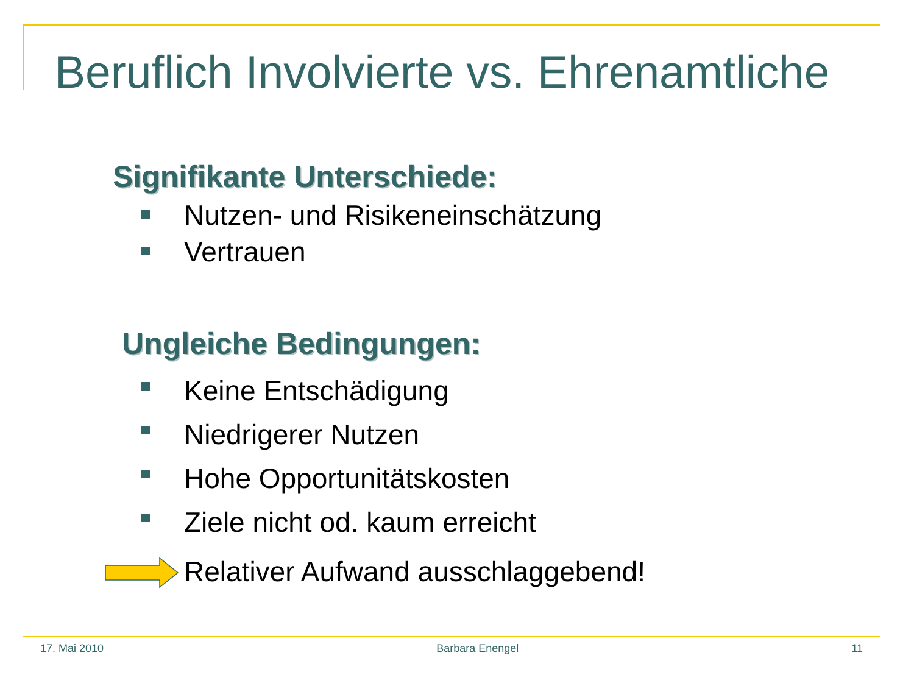Beruflich Involvierte vs. Ehrenamtliche
Signifikante Unterschiede:
Nutzen- und Risikeneinschätzung
Vertrauen
Ungleiche Bedingungen:
Keine Entschädigung
Niedrigerer Nutzen
Hohe Opportunitätskosten
Ziele nicht od. kaum erreicht
Relativer Aufwand ausschlaggebend!
17. Mai 2010 Barbara Enengel 11